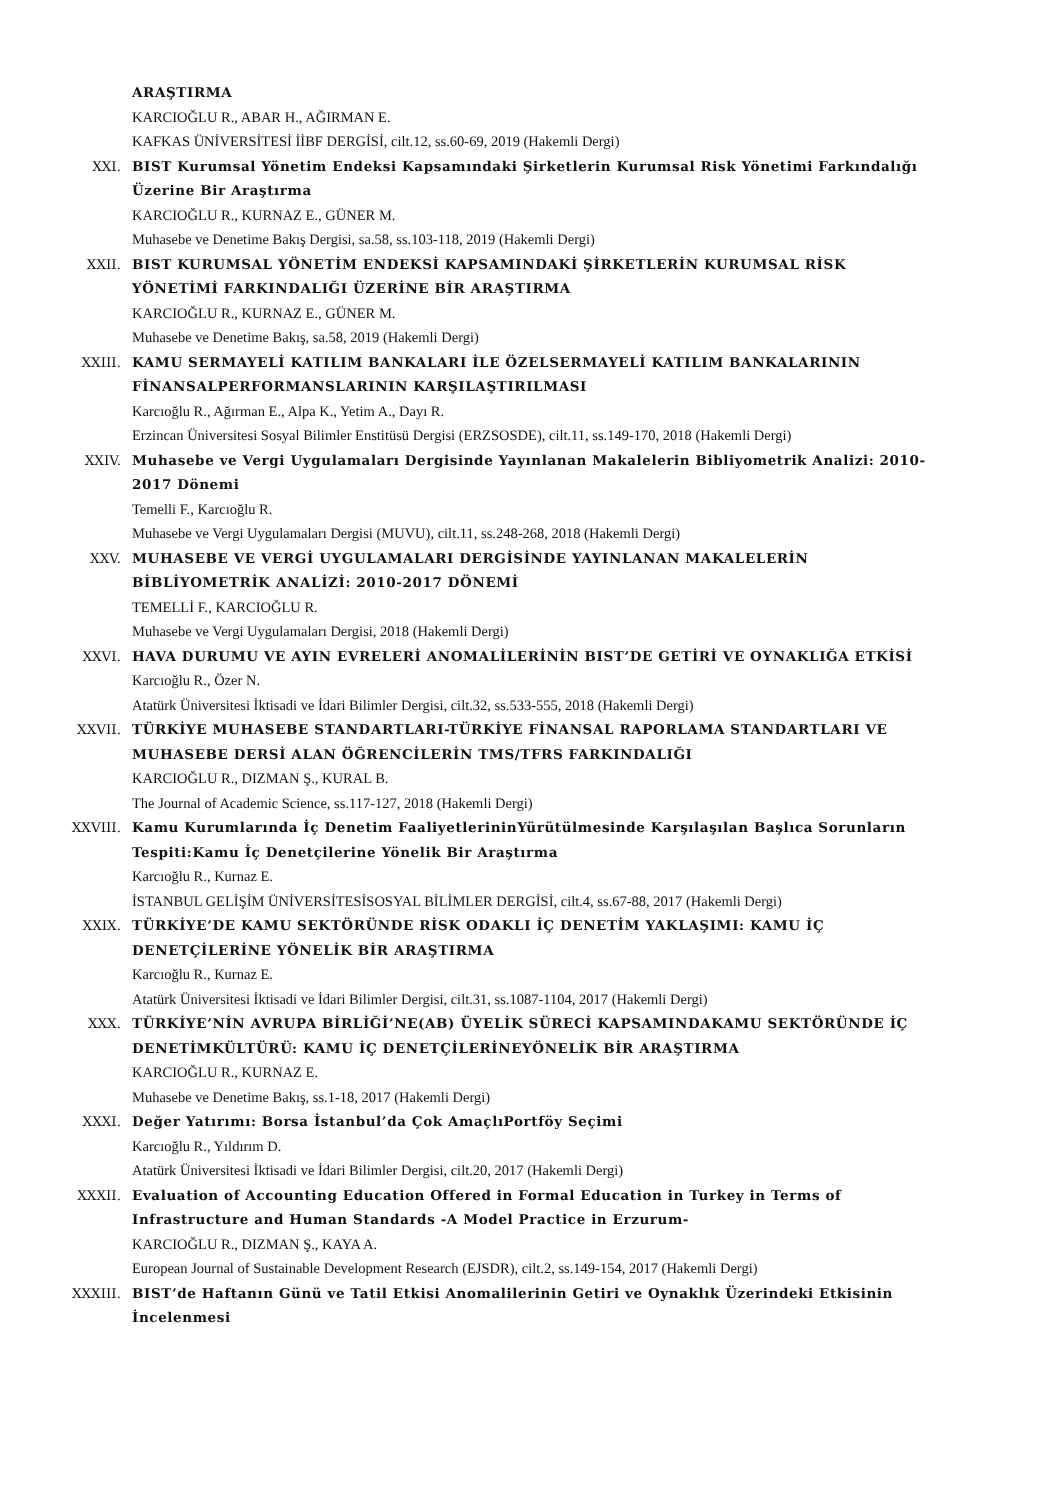ARAŞTIRMA
KARCIOĞLU R., ABAR H., AĞIRMAN E.
KAFKAS ÜNİVERSİTESİ İİBF DERGİSİ, cilt.12, ss.60-69, 2019 (Hakemli Dergi)
XXI. BIST Kurumsal Yönetim Endeksi Kapsamındaki Şirketlerin Kurumsal Risk Yönetimi Farkındalığı Üzerine Bir Araştırma
KARCIOĞLU R., KURNAZ E., GÜNER M.
Muhasebe ve Denetime Bakış Dergisi, sa.58, ss.103-118, 2019 (Hakemli Dergi)
XXII. BIST KURUMSAL YÖNETİM ENDEKSİ KAPSAMINDAKİ ŞİRKETLERİN KURUMSAL RİSK YÖNETİMİ FARKINDALIĞI ÜZERİNE BİR ARAŞTIRMA
KARCIOĞLU R., KURNAZ E., GÜNER M.
Muhasebe ve Denetime Bakış, sa.58, 2019 (Hakemli Dergi)
XXIII. KAMU SERMAYELİ KATILIM BANKALARI İLE ÖZELSERMAYELİ KATILIM BANKALARININ FİNANSALPERFORMANSLARININ KARŞILAŞTIRILMASI
Karcıoğlu R., Ağırman E., Alpa K., Yetim A., Dayı R.
Erzincan Üniversitesi Sosyal Bilimler Enstitüsü Dergisi (ERZSOSDE), cilt.11, ss.149-170, 2018 (Hakemli Dergi)
XXIV. Muhasebe ve Vergi Uygulamaları Dergisinde Yayınlanan Makalelerin Bibliyometrik Analizi: 2010-2017 Dönemi
Temelli F., Karcıoğlu R.
Muhasebe ve Vergi Uygulamaları Dergisi (MUVU), cilt.11, ss.248-268, 2018 (Hakemli Dergi)
XXV. MUHASEBE VE VERGİ UYGULAMALARI DERGİSİNDE YAYINLANAN MAKALELERİN BİBLİYOMETRİK ANALİZİ: 2010-2017 DÖNEMİ
TEMELLİ F., KARCIOĞLU R.
Muhasebe ve Vergi Uygulamaları Dergisi, 2018 (Hakemli Dergi)
XXVI. HAVA DURUMU VE AYIN EVRELERİ ANOMALİLERİNİN BIST’DE GETİRİ VE OYNAKLIĞA ETKİSİ
Karcıoğlu R., Özer N.
Atatürk Üniversitesi İktisadi ve İdari Bilimler Dergisi, cilt.32, ss.533-555, 2018 (Hakemli Dergi)
XXVII. TÜRKİYE MUHASEBE STANDARTLARI-TÜRKİYE FİNANSAL RAPORLAMA STANDARTLARI VE MUHASEBE DERSİ ALAN ÖĞRENCİLERİN TMS/TFRS FARKINDALIĞI
KARCIOĞLU R., DIZMAN Ş., KURAL B.
The Journal of Academic Science, ss.117-127, 2018 (Hakemli Dergi)
XXVIII. Kamu Kurumlarında İç Denetim FaaliyetlerininYürütülmesinde Karşılaşılan Başlıca Sorunların Tespiti:Kamu İç Denetçilerine Yönelik Bir Araştırma
Karcıoğlu R., Kurnaz E.
İSTANBUL GELİŞİM ÜNİVERSİTESİSOSYAL BİLİMLER DERGİSİ, cilt.4, ss.67-88, 2017 (Hakemli Dergi)
XXIX. TÜRKİYE’DE KAMU SEKTÖRÜNDE RİSK ODAKLI İÇ DENETİM YAKLAŞIMI: KAMU İÇ DENETÇİLERİNE YÖNELİK BİR ARAŞTIRMA
Karcıoğlu R., Kurnaz E.
Atatürk Üniversitesi İktisadi ve İdari Bilimler Dergisi, cilt.31, ss.1087-1104, 2017 (Hakemli Dergi)
XXX. TÜRKİYE’NİN AVRUPA BİRLİĞİ’NE(AB) ÜYELİK SÜRECİ KAPSAMINDAKAMU SEKTÖRÜNDE İÇ DENETİMKÜLTÜRÜ: KAMU İÇ DENETÇİLERİNEYÖNELİK BİR ARAŞTIRMA
KARCIOĞLU R., KURNAZ E.
Muhasebe ve Denetime Bakış, ss.1-18, 2017 (Hakemli Dergi)
XXXI. Değer Yatırımı: Borsa İstanbul’da Çok AmaçlıPortföy Seçimi
Karcıoğlu R., Yıldırım D.
Atatürk Üniversitesi İktisadi ve İdari Bilimler Dergisi, cilt.20, 2017 (Hakemli Dergi)
XXXII. Evaluation of Accounting Education Offered in Formal Education in Turkey in Terms of Infrastructure and Human Standards -A Model Practice in Erzurum-
KARCIOĞLU R., DIZMAN Ş., KAYA A.
European Journal of Sustainable Development Research (EJSDR), cilt.2, ss.149-154, 2017 (Hakemli Dergi)
XXXIII. BIST’de Haftanın Günü ve Tatil Etkisi Anomalilerinin Getiri ve Oynaklık Üzerindeki Etkisinin İncelenmesi